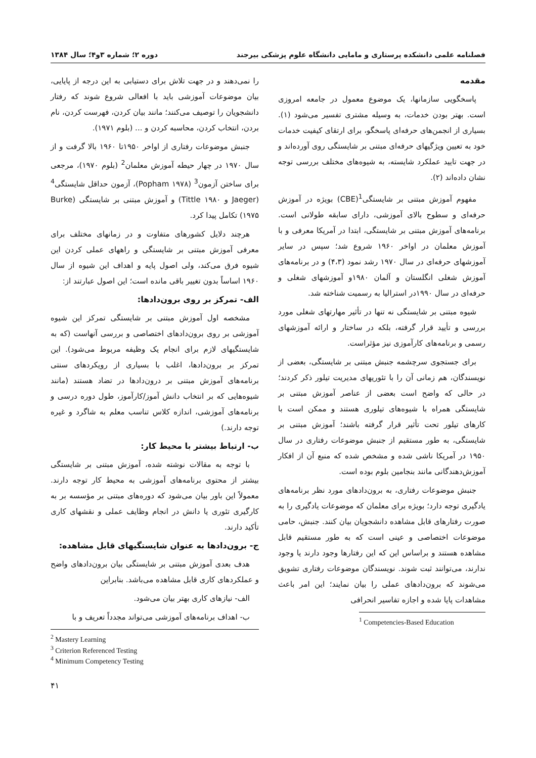فصلنامه علمی دانشکده پرستاری و مامایی دانشگاه علوم پزشکی بیرجند دوره ۲؛ شماره ۳و۴؛ سال ۱۳۸۴
مقدمه
پاسخگویی سازمانها، یک موضوع معمول در جامعه امروزی است. بهتر بودن خدمات، به وسیله مشتری تفسیر می‌شود (۱). بسیاری از انجمن‌های حرفه‌ای پاسخگو، برای ارتقای کیفیت خدمات خود به تعیین ویژگیهای حرفه‌ای مبتنی بر شایستگی روی آورده‌اند و در جهت تایید عملکرد شایسته، به شیوه‌های مختلف بررسی توجه نشان داده‌اند (۲).
مفهوم آموزش مبتنی بر شایستگی<sup>1</sup>(CBE) بویژه در آموزش حرفه‌ای و سطوح بالای آموزشی، دارای سابقه طولانی است. برنامه‌های آموزش مبتنی بر شایستگی، ابتدا در آمریکا معرفی و با آموزش معلمان در اواخر ۱۹۶۰ شروع شد؛ سپس در سایر آموزشهای حرفه‌ای در سال ۱۹۷۰ رشد نمود (۴،۳) و در برنامه‌های آموزش شغلی انگلستان و آلمان ۱۹۸۰و آموزشهای شغلی و حرفه‌ای در سال ۱۹۹۰در استرالیا به رسمیت شناخته شد.
شیوه مبتنی بر شایستگی نه تنها در تأثیر مهارتهای شغلی مورد بررسی و تأیید قرار گرفته، بلکه در ساختار و ارائه آموزشهای رسمی و برنامه‌های کارآموزی نیز مؤثراست.
برای جستجوی سرچشمه جنبش مبتنی بر شایستگی، بعضی از نویسندگان، هم زمانی آن را با تئوریهای مدیریت تیلور ذکر کردند؛ در حالی که واضح است بعضی از عناصر آموزش مبتنی بر شایستگی همراه با شیوه‌های تیلوری هستند و ممکن است با کارهای تیلور تحت تأثیر قرار گرفته باشند؛ آموزش مبتنی بر شایستگی، به طور مستقیم از جنبش موضوعات رفتاری در سال ۱۹۵۰ در آمریکا ناشی شده و مشخص شده که منبع آن از افکار آموزش‌دهندگانی مانند بنجامین بلوم بوده است.
جنبش موضوعات رفتاری، به برون‌دادهای مورد نظر برنامه‌های یادگیری توجه دارد؛ بویژه برای معلمان که موضوعات یادگیری را به صورت رفتارهای قابل مشاهده دانشجویان بیان کنند. جنبش، حامی موضوعات اختصاصی و عینی است که به طور مستقیم قابل مشاهده هستند و براساس این که این رفتارها وجود دارند یا وجود ندارند، می‌توانند ثبت شوند. نویسندگان موضوعات رفتاری تشویق می‌شوند که برون‌دادهای عملی را بیان نمایند؛ این امر باعث مشاهدات پایا شده و اجازه تفاسیر انحرافی
<sup>1</sup> Competencies-Based Education
را نمی‌دهند و در جهت تلاش برای دستیابی به این درجه از پایایی، بیان موضوعات آموزشی باید با افعالی شروع شوند که رفتار دانشجویان را توصیف می‌کنند؛ مانند بیان کردن، فهرست کردن، نام بردن، انتخاب کردن، محاسبه کردن و ... (بلوم ۱۹۷۱).
جنبش موضوعات رفتاری از اواخر ۱۹۵۰تا ۱۹۶۰ بالا گرفت و از سال ۱۹۷۰ در چهار حیطه آموزش معلمان<sup>2</sup> (بلوم ۱۹۷۰)، مرجعی برای ساختن آزمون<sup>3</sup> (Popham ۱۹۷۸)، آزمون حداقل شایستگی<sup>4</sup> (Jaeger و Tittle ۱۹۸۰) و آموزش مبتنی بر شایستگی (Burke ۱۹۷۵) تکامل پیدا کرد.
هرچند دلایل کشورهای متفاوت و در زمانهای مختلف برای معرفی آموزش مبتنی بر شایستگی و راههای عملی کردن این شیوه فرق می‌کند، ولی اصول پایه و اهداف این شیوه از سال ۱۹۶۰ اساساً بدون تغییر باقی مانده است؛ این اصول عبارتند از:
الف- تمرکز بر روی برون‌دادها:
مشخصه اول آموزش مبتنی بر شایستگی تمرکز این شیوه آموزشی بر روی برون‌دادهای اختصاصی و بررسی آنهاست (که به شایستگیهای لازم برای انجام یک وظیفه مربوط می‌شود). این تمرکز بر برون‌دادها، اغلب با بسیاری از رویکردهای سنتی برنامه‌های آموزش مبتنی بر درون‌دادها در تضاد هستند (مانند شیوه‌هایی که بر انتخاب دانش آموز/کارآموز، طول دوره درسی و برنامه‌های آموزشی، اندازه کلاس تناسب معلم به شاگرد و غیره توجه دارند.)
ب- ارتباط بیشتر با محیط کار:
با توجه به مقالات نوشته شده، آموزش مبتنی بر شایستگی بیشتر از محتوی برنامه‌های آموزشی به محیط کار توجه دارند. معمولاً این باور بیان می‌شود که دوره‌های مبتنی بر مؤسسه بر به کارگیری تئوری یا دانش در انجام وظایف عملی و نقشهای کاری تأکید دارند.
ج- برون‌دادها به عنوان شایستگیهای قابل مشاهده:
هدف بعدی آموزش مبتنی بر شایستگی بیان برون‌دادهای واضح و عملکردهای کاری قابل مشاهده می‌باشد. بنابراین
الف- نیازهای کاری بهتر بیان می‌شود.
ب- اهداف برنامه‌های آموزشی می‌تواند مجدداً تعریف و با
<sup>2</sup> Mastery Learning
<sup>3</sup> Criterion Referenced Testing
<sup>4</sup> Minimum Competency Testing
۴۱